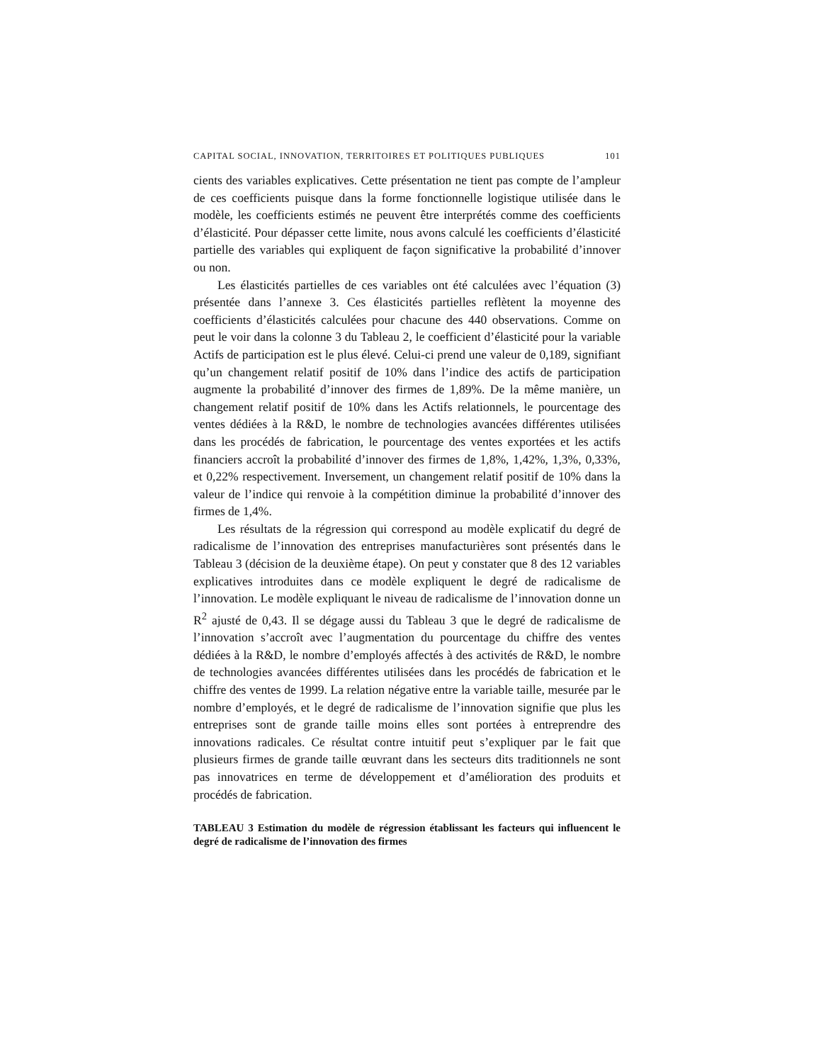CAPITAL SOCIAL, INNOVATION, TERRITOIRES ET POLITIQUES PUBLIQUES 101
cients des variables explicatives. Cette présentation ne tient pas compte de l’ampleur de ces coefficients puisque dans la forme fonctionnelle logistique utilisée dans le modèle, les coefficients estimés ne peuvent être interprétés comme des coefficients d’élasticité. Pour dépasser cette limite, nous avons calculé les coefficients d’élasticité partielle des variables qui expliquent de façon significative la probabilité d’innover ou non.
Les élasticités partielles de ces variables ont été calculées avec l’équation (3) présentée dans l’annexe 3. Ces élasticités partielles reflètent la moyenne des coefficients d’élasticités calculées pour chacune des 440 observations. Comme on peut le voir dans la colonne 3 du Tableau 2, le coefficient d’élasticité pour la variable Actifs de participation est le plus élevé. Celui-ci prend une valeur de 0,189, signifiant qu’un changement relatif positif de 10% dans l’indice des actifs de participation augmente la probabilité d’innover des firmes de 1,89%. De la même manière, un changement relatif positif de 10% dans les Actifs relationnels, le pourcentage des ventes dédiées à la R&D, le nombre de technologies avancées différentes utilisées dans les procédés de fabrication, le pourcentage des ventes exportées et les actifs financiers accroît la probabilité d’innover des firmes de 1,8%, 1,42%, 1,3%, 0,33%, et 0,22% respectivement. Inversement, un changement relatif positif de 10% dans la valeur de l’indice qui renvoie à la compétition diminue la probabilité d’innover des firmes de 1,4%.
Les résultats de la régression qui correspond au modèle explicatif du degré de radicalisme de l’innovation des entreprises manufacturières sont présentés dans le Tableau 3 (décision de la deuxième étape). On peut y constater que 8 des 12 variables explicatives introduites dans ce modèle expliquent le degré de radicalisme de l’innovation. Le modèle expliquant le niveau de radicalisme de l’innovation donne un R<sup>2</sup> ajusté de 0,43. Il se dégage aussi du Tableau 3 que le degré de radicalisme de l’innovation s’accroît avec l’augmentation du pourcentage du chiffre des ventes dédiées à la R&D, le nombre d’employés affectés à des activités de R&D, le nombre de technologies avancées différentes utilisées dans les procédés de fabrication et le chiffre des ventes de 1999. La relation négative entre la variable taille, mesurée par le nombre d’employés, et le degré de radicalisme de l’innovation signifie que plus les entreprises sont de grande taille moins elles sont portées à entreprendre des innovations radicales. Ce résultat contre intuitif peut s’expliquer par le fait que plusieurs firmes de grande taille œuvrant dans les secteurs dits traditionnels ne sont pas innovatrices en terme de développement et d’amélioration des produits et procédés de fabrication.
TABLEAU 3 Estimation du modèle de régression établissant les facteurs qui influencent le degré de radicalisme de l’innovation des firmes